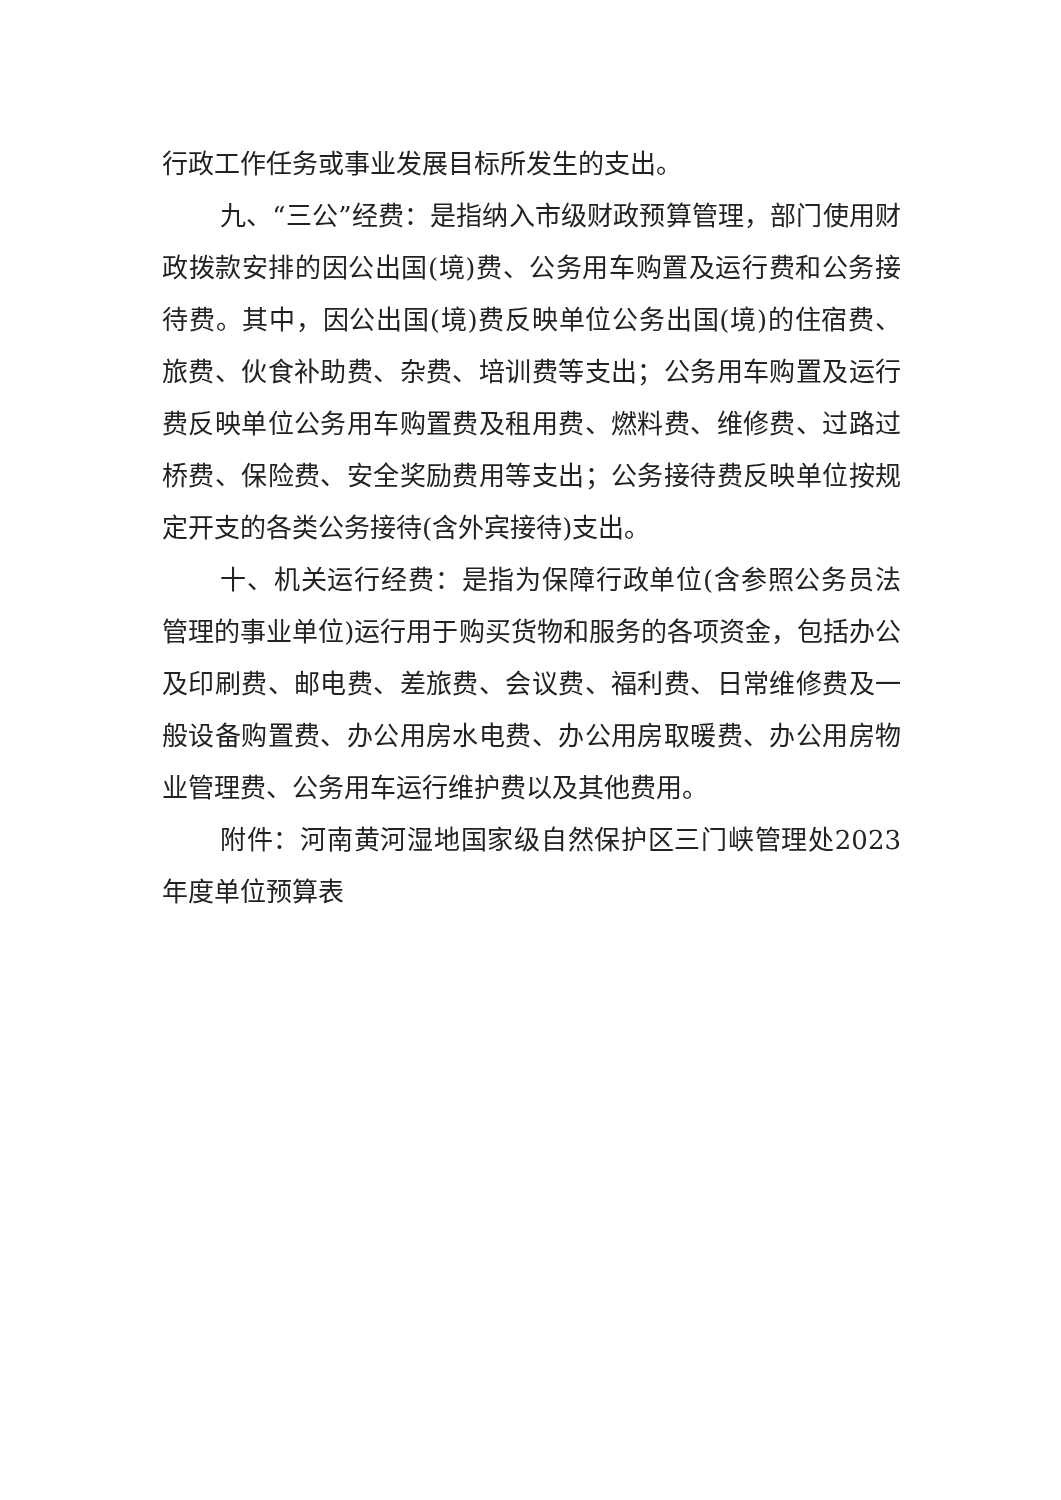行政工作任务或事业发展目标所发生的支出。
九、“三公”经费：是指纳入市级财政预算管理，部门使用财政拨款安排的因公出国(境)费、公务用车购置及运行费和公务接待费。其中，因公出国(境)费反映单位公务出国(境)的住宿费、旅费、伙食补助费、杂费、培训费等支出；公务用车购置及运行费反映单位公务用车购置费及租用费、燃料费、维修费、过路过桥费、保险费、安全奖励费用等支出；公务接待费反映单位按规定开支的各类公务接待(含外宾接待)支出。
十、机关运行经费：是指为保障行政单位(含参照公务员法管理的事业单位)运行用于购买货物和服务的各项资金，包括办公及印刷费、邮电费、差旅费、会议费、福利费、日常维修费及一般设备购置费、办公用房水电费、办公用房取暖费、办公用房物业管理费、公务用车运行维护费以及其他费用。
附件：河南黄河湿地国家级自然保护区三门峡管理处2023 年度单位预算表